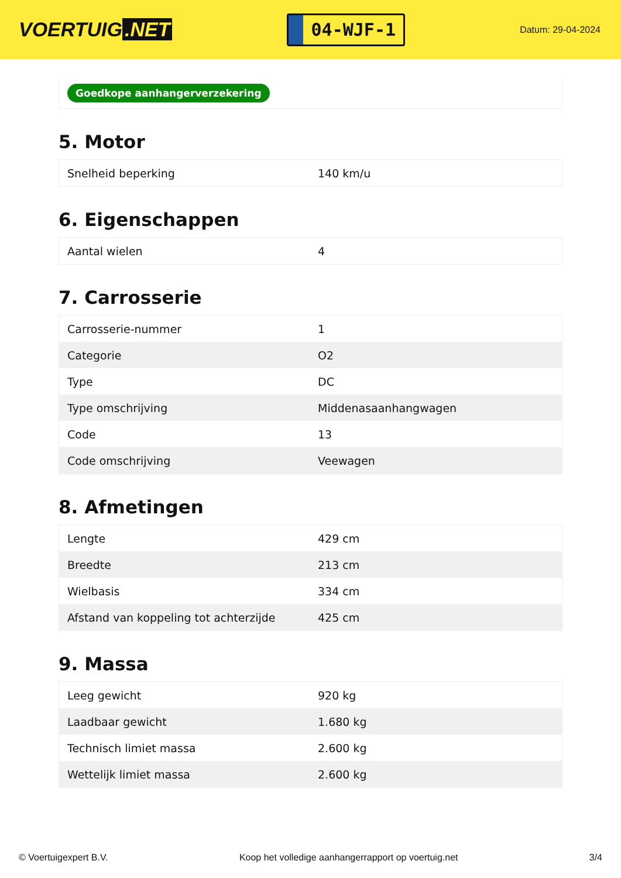VOERTUIG.NET
04-WJF-1
Datum: 29-04-2024
Goedkope aanhangerverzekering
5. Motor
| Snelheid beperking | 140 km/u |
6. Eigenschappen
| Aantal wielen | 4 |
7. Carrosserie
| Carrosserie-nummer | 1 |
| Categorie | O2 |
| Type | DC |
| Type omschrijving | Middenasaanhangwagen |
| Code | 13 |
| Code omschrijving | Veewagen |
8. Afmetingen
| Lengte | 429 cm |
| Breedte | 213 cm |
| Wielbasis | 334 cm |
| Afstand van koppeling tot achterzijde | 425 cm |
9. Massa
| Leeg gewicht | 920 kg |
| Laadbaar gewicht | 1.680 kg |
| Technisch limiet massa | 2.600 kg |
| Wettelijk limiet massa | 2.600 kg |
© Voertuigexpert B.V. Koop het volledige aanhangerrapport op voertuig.net 3/4